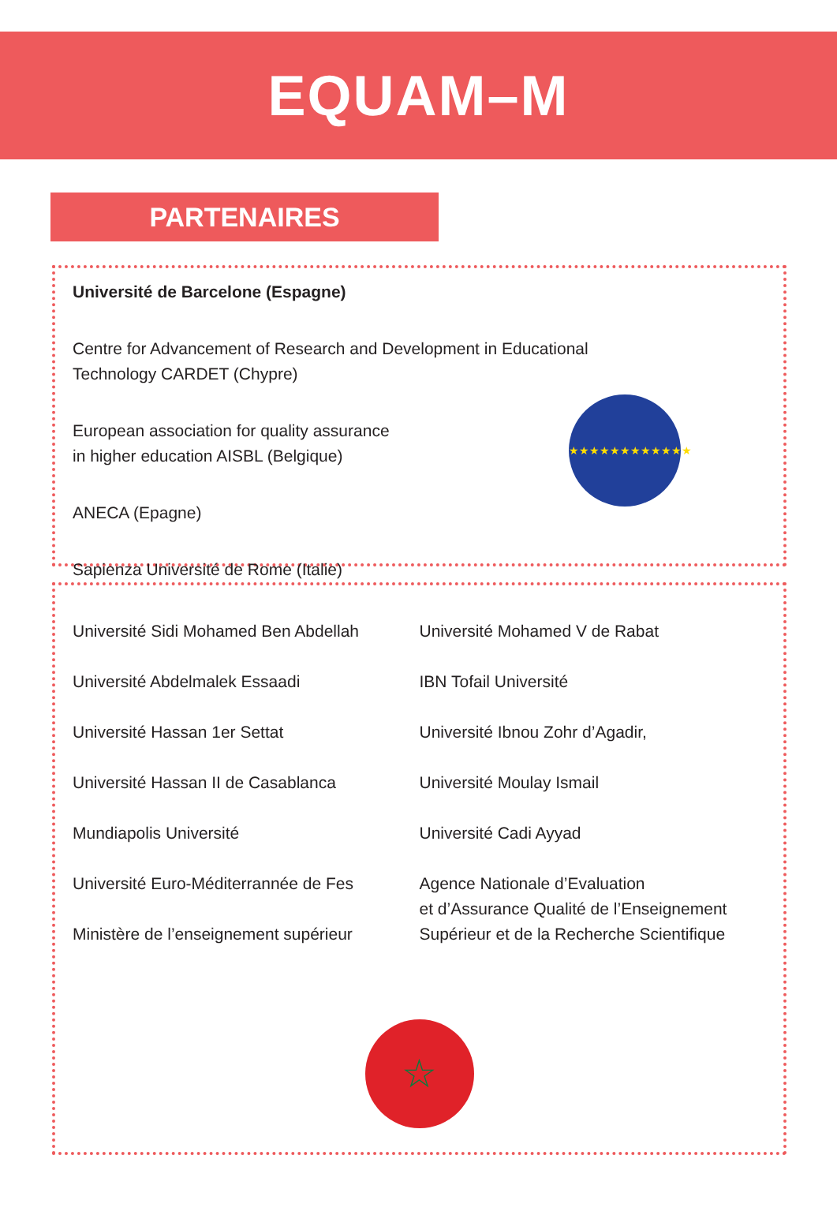EQUAM–M
PARTENAIRES
Université de Barcelone (Espagne)
Centre for Advancement of Research and Development in Educational
Technology CARDET (Chypre)
European association for quality assurance
in higher education AISBL (Belgique)
ANECA (Epagne)
Sapienza Université de Rome (Italie)
★★★★★★★★★★★★
Université Sidi Mohamed Ben Abdellah
Université Abdelmalek Essaadi
Université Hassan 1er Settat
Université Hassan II de Casablanca
Mundiapolis Université
Université Euro-Méditerrannée de Fes
Ministère de l’enseignement supérieur
Université Mohamed V de Rabat
IBN Tofail Université
Université Ibnou Zohr d’Agadir,
Université Moulay Ismail
Université Cadi Ayyad
Agence Nationale d’Evaluation
et d’Assurance Qualité de l’Enseignement
Supérieur et de la Recherche Scientifique
☆